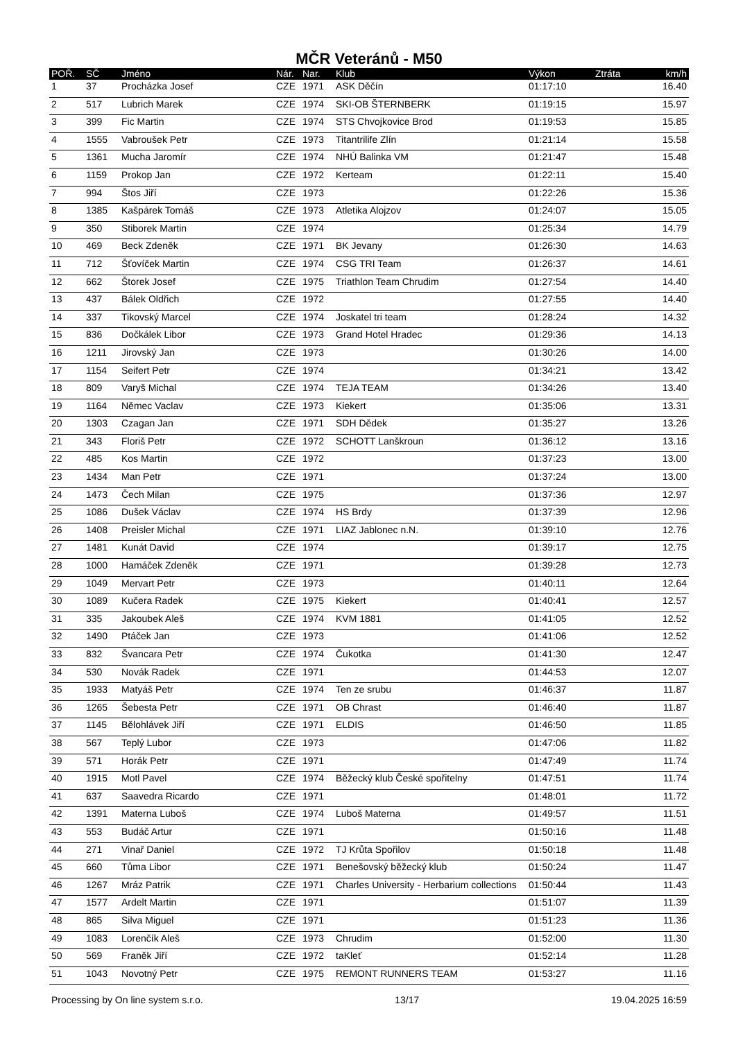MČR Veteránů - M50
| POŘ. | SČ | Jméno | Nár. | Nar. | Klub | Výkon | Ztráta | km/h |
| --- | --- | --- | --- | --- | --- | --- | --- | --- |
| 1 | 37 | Procházka Josef | CZE | 1971 | ASK Děčín | 01:17:10 | | 16.40 |
| 2 | 517 | Lubrich Marek | CZE | 1974 | SKI-OB ŠTERNBERK | 01:19:15 | | 15.97 |
| 3 | 399 | Fic Martin | CZE | 1974 | STS Chvojkovice Brod | 01:19:53 | | 15.85 |
| 4 | 1555 | Vabroušek Petr | CZE | 1973 | Titantrilife Zlín | 01:21:14 | | 15.58 |
| 5 | 1361 | Mucha Jaromír | CZE | 1974 | NHÚ Balinka VM | 01:21:47 | | 15.48 |
| 6 | 1159 | Prokop Jan | CZE | 1972 | Kerteam | 01:22:11 | | 15.40 |
| 7 | 994 | Štos Jiří | CZE | 1973 | | 01:22:26 | | 15.36 |
| 8 | 1385 | Kašpárek Tomáš | CZE | 1973 | Atletika Alojzov | 01:24:07 | | 15.05 |
| 9 | 350 | Stiborek Martin | CZE | 1974 | | 01:25:34 | | 14.79 |
| 10 | 469 | Beck Zdeněk | CZE | 1971 | BK Jevany | 01:26:30 | | 14.63 |
| 11 | 712 | Šťovíček Martin | CZE | 1974 | CSG TRI Team | 01:26:37 | | 14.61 |
| 12 | 662 | Štorek Josef | CZE | 1975 | Triathlon Team Chrudim | 01:27:54 | | 14.40 |
| 13 | 437 | Bálek Oldřich | CZE | 1972 | | 01:27:55 | | 14.40 |
| 14 | 337 | Tikovský Marcel | CZE | 1974 | Joskatel tri team | 01:28:24 | | 14.32 |
| 15 | 836 | Dočkálek Libor | CZE | 1973 | Grand Hotel Hradec | 01:29:36 | | 14.13 |
| 16 | 1211 | Jirovský Jan | CZE | 1973 | | 01:30:26 | | 14.00 |
| 17 | 1154 | Seifert Petr | CZE | 1974 | | 01:34:21 | | 13.42 |
| 18 | 809 | Varyš Michal | CZE | 1974 | TEJA TEAM | 01:34:26 | | 13.40 |
| 19 | 1164 | Němec Vaclav | CZE | 1973 | Kiekert | 01:35:06 | | 13.31 |
| 20 | 1303 | Czagan Jan | CZE | 1971 | SDH Dědek | 01:35:27 | | 13.26 |
| 21 | 343 | Floriš Petr | CZE | 1972 | SCHOTT Lanškroun | 01:36:12 | | 13.16 |
| 22 | 485 | Kos Martin | CZE | 1972 | | 01:37:23 | | 13.00 |
| 23 | 1434 | Man Petr | CZE | 1971 | | 01:37:24 | | 13.00 |
| 24 | 1473 | Čech Milan | CZE | 1975 | | 01:37:36 | | 12.97 |
| 25 | 1086 | Dušek Václav | CZE | 1974 | HS Brdy | 01:37:39 | | 12.96 |
| 26 | 1408 | Preisler Michal | CZE | 1971 | LIAZ Jablonec n.N. | 01:39:10 | | 12.76 |
| 27 | 1481 | Kunát David | CZE | 1974 | | 01:39:17 | | 12.75 |
| 28 | 1000 | Hamáček Zdeněk | CZE | 1971 | | 01:39:28 | | 12.73 |
| 29 | 1049 | Mervart Petr | CZE | 1973 | | 01:40:11 | | 12.64 |
| 30 | 1089 | Kučera Radek | CZE | 1975 | Kiekert | 01:40:41 | | 12.57 |
| 31 | 335 | Jakoubek Aleš | CZE | 1974 | KVM 1881 | 01:41:05 | | 12.52 |
| 32 | 1490 | Ptáček Jan | CZE | 1973 | | 01:41:06 | | 12.52 |
| 33 | 832 | Švancara Petr | CZE | 1974 | Čukotka | 01:41:30 | | 12.47 |
| 34 | 530 | Novák Radek | CZE | 1971 | | 01:44:53 | | 12.07 |
| 35 | 1933 | Matyáš Petr | CZE | 1974 | Ten ze srubu | 01:46:37 | | 11.87 |
| 36 | 1265 | Šebesta Petr | CZE | 1971 | OB Chrast | 01:46:40 | | 11.87 |
| 37 | 1145 | Bělohlávek Jiří | CZE | 1971 | ELDIS | 01:46:50 | | 11.85 |
| 38 | 567 | Teplý Lubor | CZE | 1973 | | 01:47:06 | | 11.82 |
| 39 | 571 | Horák Petr | CZE | 1971 | | 01:47:49 | | 11.74 |
| 40 | 1915 | Motl Pavel | CZE | 1974 | Běžecký klub České spořitelny | 01:47:51 | | 11.74 |
| 41 | 637 | Saavedra Ricardo | CZE | 1971 | | 01:48:01 | | 11.72 |
| 42 | 1391 | Materna Luboš | CZE | 1974 | Luboš Materna | 01:49:57 | | 11.51 |
| 43 | 553 | Budáč Artur | CZE | 1971 | | 01:50:16 | | 11.48 |
| 44 | 271 | Vinař Daniel | CZE | 1972 | TJ Krůta Spořilov | 01:50:18 | | 11.48 |
| 45 | 660 | Tůma Libor | CZE | 1971 | Benešovský běžecký klub | 01:50:24 | | 11.47 |
| 46 | 1267 | Mráz Patrik | CZE | 1971 | Charles University - Herbarium collections | 01:50:44 | | 11.43 |
| 47 | 1577 | Ardelt Martin | CZE | 1971 | | 01:51:07 | | 11.39 |
| 48 | 865 | Silva Miguel | CZE | 1971 | | 01:51:23 | | 11.36 |
| 49 | 1083 | Lorenčík Aleš | CZE | 1973 | Chrudim | 01:52:00 | | 11.30 |
| 50 | 569 | Franěk Jiří | CZE | 1972 | taKleť | 01:52:14 | | 11.28 |
| 51 | 1043 | Novotný Petr | CZE | 1975 | REMONT RUNNERS TEAM | 01:53:27 | | 11.16 |
Processing by On line system s.r.o. 13/17 19.04.2025 16:59